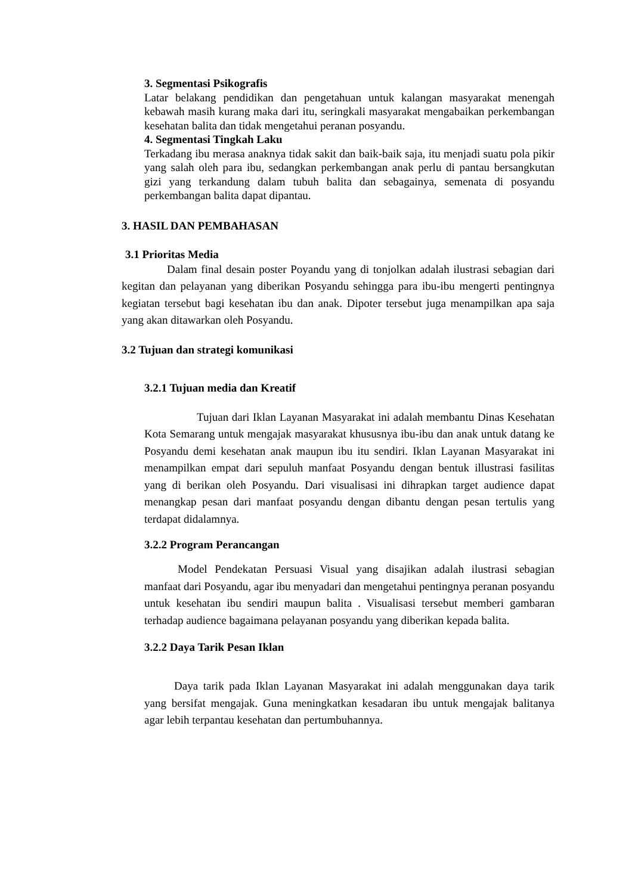3. Segmentasi Psikografis
Latar belakang pendidikan dan pengetahuan untuk kalangan masyarakat menengah kebawah masih kurang maka dari itu, seringkali masyarakat mengabaikan perkembangan kesehatan balita dan tidak mengetahui peranan posyandu.
4. Segmentasi Tingkah Laku
Terkadang ibu merasa anaknya tidak sakit dan baik-baik saja, itu menjadi suatu pola pikir yang salah oleh para ibu, sedangkan perkembangan anak perlu di pantau bersangkutan gizi yang terkandung dalam tubuh balita dan sebagainya, semenata di posyandu perkembangan balita dapat dipantau.
3. HASIL DAN PEMBAHASAN
3.1 Prioritas Media
Dalam final desain poster Poyandu yang di tonjolkan adalah ilustrasi sebagian dari kegitan dan pelayanan yang diberikan Posyandu sehingga para ibu-ibu mengerti pentingnya kegiatan tersebut bagi kesehatan ibu dan anak. Dipoter tersebut juga menampilkan apa saja yang akan ditawarkan oleh Posyandu.
3.2 Tujuan dan strategi komunikasi
3.2.1 Tujuan media dan Kreatif
Tujuan dari Iklan Layanan Masyarakat ini adalah membantu Dinas Kesehatan Kota Semarang untuk mengajak masyarakat khususnya ibu-ibu dan anak untuk datang ke Posyandu demi kesehatan anak maupun ibu itu sendiri. Iklan Layanan Masyarakat ini menampilkan empat dari sepuluh manfaat Posyandu dengan bentuk illustrasi fasilitas yang di berikan oleh Posyandu. Dari visualisasi ini dihrapkan target audience dapat menangkap pesan dari manfaat posyandu dengan dibantu dengan pesan tertulis yang terdapat didalamnya.
3.2.2 Program Perancangan
Model Pendekatan Persuasi Visual yang disajikan adalah ilustrasi sebagian manfaat dari Posyandu, agar ibu menyadari dan mengetahui pentingnya peranan posyandu untuk kesehatan ibu sendiri maupun balita . Visualisasi tersebut memberi gambaran terhadap audience bagaimana pelayanan posyandu yang diberikan kepada balita.
3.2.2 Daya Tarik Pesan Iklan
Daya tarik pada Iklan Layanan Masyarakat ini adalah menggunakan daya tarik yang bersifat mengajak. Guna meningkatkan kesadaran ibu untuk mengajak balitanya agar lebih terpantau kesehatan dan pertumbuhannya.